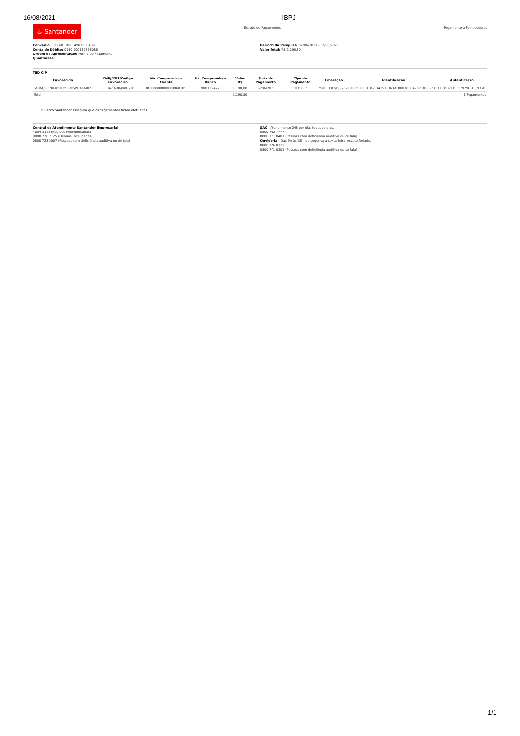16/08/2021 IBPJ
♨ Santander
Extrato de Pagamentos Pagamento a Fornecedores
Convênio: 0033-0110-004901356489
Conta de Débito: 0110-000130356088
Ordem de Apresentação: Forma de Pagamento
Quantidade: 1
Período da Pesquisa: 02/06/2021 - 02/06/2021
Valor Total: R$ 1.190,80
TED CIP
| Favorecido | CNPJ/CPF/Código Favorecido | No. Compromisso Cliente | No. Compromisso Banco | Valor R$ | Data do Pagamento | Tipo de Pagamento | Liberação | Identificação | Autenticação |
| --- | --- | --- | --- | --- | --- | --- | --- | --- | --- |
| SOMA/SP PRODUTOS HOSPITALARES | 05.847.630/0001-10 | 00000000000000860185 | 900132472 | 1.190,80 | 02/06/2021 | TED CIP | MMLEU 02/06/2021 | BCO: 0001 AG: 3415 CONTA: 0001050478 COD.ISPB: | CBD9B7CDEC7979C1F17FCAF |
| Total | | | | 1.190,80 | | | | | 1 Pagamentos |
O Banco Santander assegura que os pagamentos foram efetuados.
Central de Atendimento Santander Empresarial
4004-2125 (Regiões Metropolitanas)
0800 726 2125 (Demais Localidades)
0800 723 5007 (Pessoas com deficiência auditiva ou de fala)
SAC - Atendimento 24h por dia, todos os dias.
0800 762 7777
0800 771 0401 (Pessoas com deficiência auditiva ou de fala)
Ouvidoria - Das 9h às 18h, de segunda a sexta-feira, exceto feriado.
0800 726 0322
0800 771 0301 (Pessoas com deficiência auditiva ou de fala)
1/1